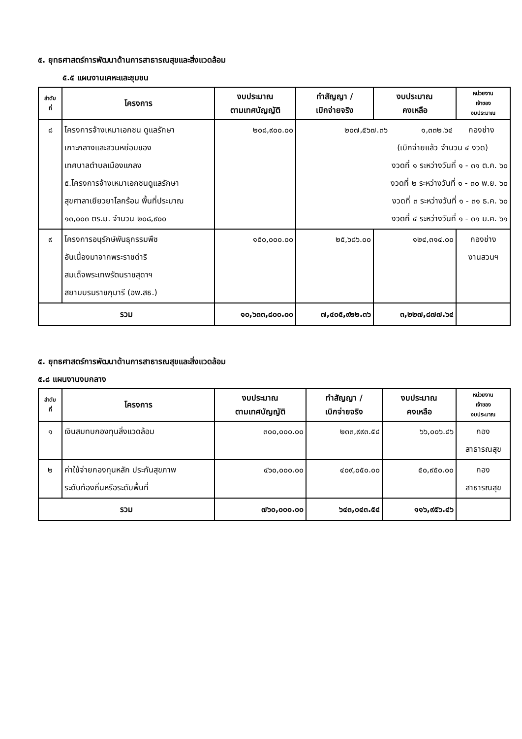๕. ยุทธศาสตร์การพัฒนาด้านการสาธารณสุขและสิ่งแวดล้อม
๕.๕ แผนงานเคหะและชุมชน
| ลำดับ ที่ | โครงการ | งบประมาณ ตามเทศบัญญัติ | ทำสัญญา / เบิกจ่ายจริง | งบประมาณ คงเหลือ | หน่วยงาน เจ้าของ งบประมาณ |
| --- | --- | --- | --- | --- | --- |
| ๘ | โครงการจ้างเหมาเอกชน ดูแลรักษา เกาะกลางและสวนหย่อมของ เทศบาลตำบลเมืองแกลง ๕.โครงการจ้างเหมาเอกชนดูแลรักษา สุขศาลาเยียวยาโลกร้อน พื้นที่ประมาณ ๑๓,๐๐๓ ตร.ม. จำนวน ๒๐๘,๙๐๐ | ๒๐๘,๙๐๐.๐๐ | ๒๐๗,๕๖๗.๓๖ ๑,๓๓๒.๖๔ กองช่าง (เบิกจ่ายแล้ว จำนวน ๔ งวด) งวดที่ ๑ ระหว่างวันที่ ๑ - ๓๑ ต.ค. ๖๐ งวดที่ ๒ ระหว่างวันที่ ๑ - ๓๐ พ.ย. ๖๐ งวดที่ ๓ ระหว่างวันที่ ๑ - ๓๑ ธ.ค. ๖๐ งวดที่ ๔ ระหว่างวันที่ ๑ - ๓๑ ม.ค. ๖๑ | | |
| ๙ | โครงการอนุรักษ์พันธุกรรมพืช อันเนื่องมาจากพระราชดำริ สมเด็จพระเทพรัตนราชสุดาฯ สยามบรมราชกุมารี (อพ.สธ.) | ๑๕๐,๐๐๐.๐๐ | ๒๕,๖๘๖.๐๐ | ๑๒๔,๓๑๔.๐๐ | กองช่าง งานสวนฯ |
| รวม | | ๑๐,๖๓๓,๘๐๐.๐๐ | ๗,๔๐๕,๙๒๒.๓๖ | ๓,๒๒๗,๘๗๗.๖๔ | |
๕. ยุทธศาสตร์การพัฒนาด้านการสาธารณสุขและสิ่งแวดล้อม
๕.๘ แผนงานงบกลาง
| ลำดับ ที่ | โครงการ | งบประมาณ ตามเทศบัญญัติ | ทำสัญญา / เบิกจ่ายจริง | งบประมาณ คงเหลือ | หน่วยงาน เจ้าของ งบประมาณ |
| --- | --- | --- | --- | --- | --- |
| ๑ | เงินสมทบกองทุนสิ่งแวดล้อม | ๓๐๐,๐๐๐.๐๐ | ๒๓๓,๙๙๓.๕๔ | ๖๖,๐๐๖.๔๖ | กอง สาธารณสุข |
| ๒ | ค่าใช้จ่ายกองทุนหลัก ประกันสุขภาพ ระดับท้องถิ่นหรือระดับพื้นที่ | ๔๖๐,๐๐๐.๐๐ | ๔๐๙,๐๕๐.๐๐ | ๕๐,๙๕๐.๐๐ | กอง สาธารณสุข |
| รวม | | ๗๖๐,๐๐๐.๐๐ | ๖๔๓,๐๔๓.๕๔ | ๑๑๖,๙๕๖.๔๖ | |